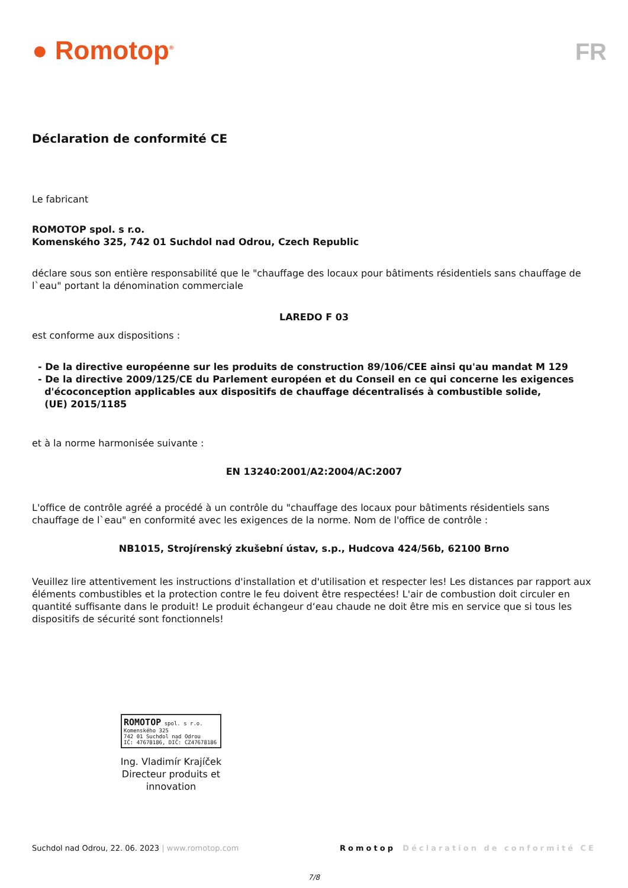● Romotop<sup>®</sup>
FR
Déclaration de conformité CE
Le fabricant
ROMOTOP spol. s r.o.
Komenského 325, 742 01 Suchdol nad Odrou, Czech Republic
déclare sous son entière responsabilité que le "chauffage des locaux pour bâtiments résidentiels sans chauffage de l`eau" portant la dénomination commerciale
LAREDO F 03
est conforme aux dispositions :
- De la directive européenne sur les produits de construction 89/106/CEE ainsi qu'au mandat M 129
- De la directive 2009/125/CE du Parlement européen et du Conseil en ce qui concerne les exigences
d'écoconception applicables aux dispositifs de chauffage décentralisés à combustible solide,
(UE) 2015/1185
et à la norme harmonisée suivante :
EN 13240:2001/A2:2004/AC:2007
L'office de contrôle agréé a procédé à un contrôle du "chauffage des locaux pour bâtiments résidentiels sans chauffage de l`eau" en conformité avec les exigences de la norme. Nom de l'office de contrôle :
NB1015, Strojírenský zkušební ústav, s.p., Hudcova 424/56b, 62100 Brno
Veuillez lire attentivement les instructions d'installation et d'utilisation et respecter les! Les distances par rapport aux éléments combustibles et la protection contre le feu doivent être respectées! L'air de combustion doit circuler en quantité suffisante dans le produit! Le produit échangeur d‘eau chaude ne doit être mis en service que si tous les dispositifs de sécurité sont fonctionnels!
ROMOTOP spol. s r.o.
Komenského 325
742 01 Suchdol nad Odrou
IČ: 47678186, DIČ: CZ47678186
Ing. Vladimír Krajíček
Directeur produits et innovation
Suchdol nad Odrou, 22. 06. 2023 | www.romotop.com Romotop Déclaration de conformité CE
7/8